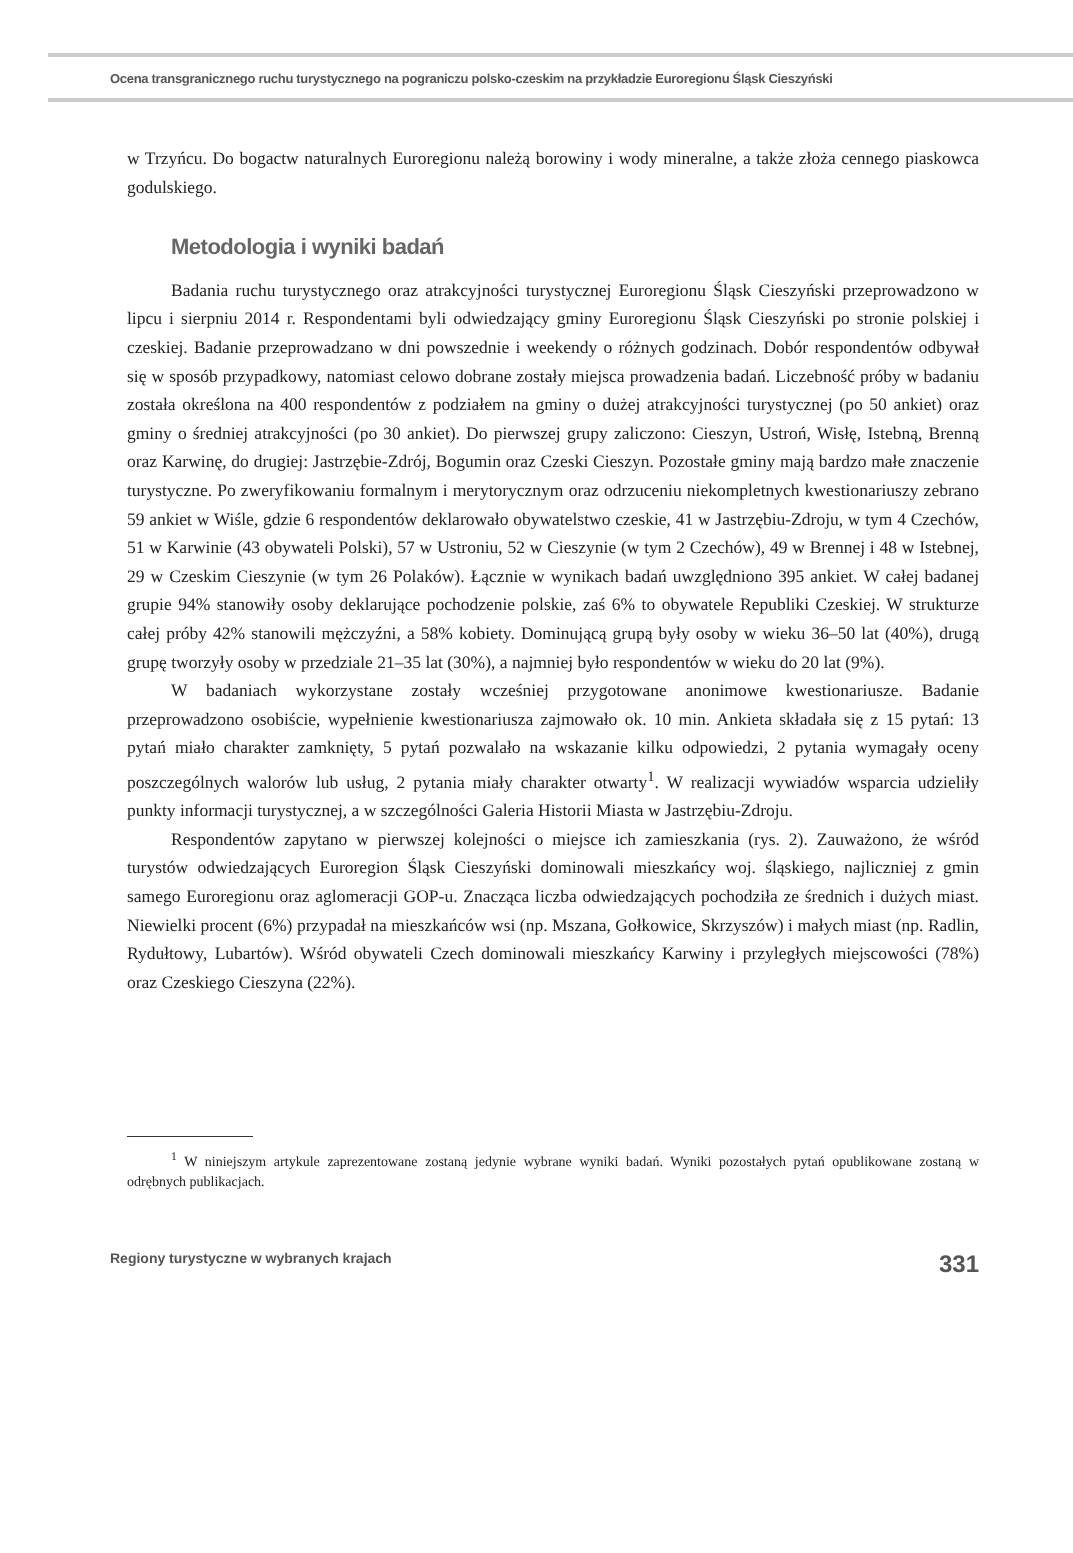Ocena transgranicznego ruchu turystycznego na pograniczu polsko-czeskim na przykładzie Euroregionu Śląsk Cieszyński
w Trzyńcu. Do bogactw naturalnych Euroregionu należą borowiny i wody mineralne, a także złoża cennego piaskowca godulskiego.
Metodologia i wyniki badań
Badania ruchu turystycznego oraz atrakcyjności turystycznej Euroregionu Śląsk Cieszyński przeprowadzono w lipcu i sierpniu 2014 r. Respondentami byli odwiedzający gminy Euroregionu Śląsk Cieszyński po stronie polskiej i czeskiej. Badanie przeprowadzano w dni powszednie i weekendy o różnych godzinach. Dobór respondentów odbywał się w sposób przypadkowy, natomiast celowo dobrane zostały miejsca prowadzenia badań. Liczebność próby w badaniu została określona na 400 respondentów z podziałem na gminy o dużej atrakcyjności turystycznej (po 50 ankiet) oraz gminy o średniej atrakcyjności (po 30 ankiet). Do pierwszej grupy zaliczono: Cieszyn, Ustroń, Wisłę, Istebną, Brenną oraz Karwinę, do drugiej: Jastrzębie-Zdrój, Bogumin oraz Czeski Cieszyn. Pozostałe gminy mają bardzo małe znaczenie turystyczne. Po zweryfikowaniu formalnym i merytorycznym oraz odrzuceniu niekompletnych kwestionariuszy zebrano 59 ankiet w Wiśle, gdzie 6 respondentów deklarowało obywatelstwo czeskie, 41 w Jastrzębiu-Zdroju, w tym 4 Czechów, 51 w Karwinie (43 obywateli Polski), 57 w Ustroniu, 52 w Cieszynie (w tym 2 Czechów), 49 w Brennej i 48 w Istebnej, 29 w Czeskim Cieszynie (w tym 26 Polaków). Łącznie w wynikach badań uwzględniono 395 ankiet. W całej badanej grupie 94% stanowiły osoby deklarujące pochodzenie polskie, zaś 6% to obywatele Republiki Czeskiej. W strukturze całej próby 42% stanowili mężczyźni, a 58% kobiety. Dominującą grupą były osoby w wieku 36–50 lat (40%), drugą grupę tworzyły osoby w przedziale 21–35 lat (30%), a najmniej było respondentów w wieku do 20 lat (9%).
W badaniach wykorzystane zostały wcześniej przygotowane anonimowe kwestionariusze. Badanie przeprowadzono osobiście, wypełnienie kwestionariusza zajmowało ok. 10 min. Ankieta składała się z 15 pytań: 13 pytań miało charakter zamknięty, 5 pytań pozwalało na wskazanie kilku odpowiedzi, 2 pytania wymagały oceny poszczególnych walorów lub usług, 2 pytania miały charakter otwarty<sup>1</sup>. W realizacji wywiadów wsparcia udzieliły punkty informacji turystycznej, a w szczególności Galeria Historii Miasta w Jastrzębiu-Zdroju.
Respondentów zapytano w pierwszej kolejności o miejsce ich zamieszkania (rys. 2). Zauważono, że wśród turystów odwiedzających Euroregion Śląsk Cieszyński dominowali mieszkańcy woj. śląskiego, najliczniej z gmin samego Euroregionu oraz aglomeracji GOP-u. Znacząca liczba odwiedzających pochodziła ze średnich i dużych miast. Niewielki procent (6%) przypadał na mieszkańców wsi (np. Mszana, Gołkowice, Skrzyszów) i małych miast (np. Radlin, Rydułtowy, Lubartów). Wśród obywateli Czech dominowali mieszkańcy Karwiny i przyległych miejscowości (78%) oraz Czeskiego Cieszyna (22%).
<sup>1</sup> W niniejszym artykule zaprezentowane zostaną jedynie wybrane wyniki badań. Wyniki pozostałych pytań opublikowane zostaną w odrębnych publikacjach.
Regiony turystyczne w wybranych krajach 331